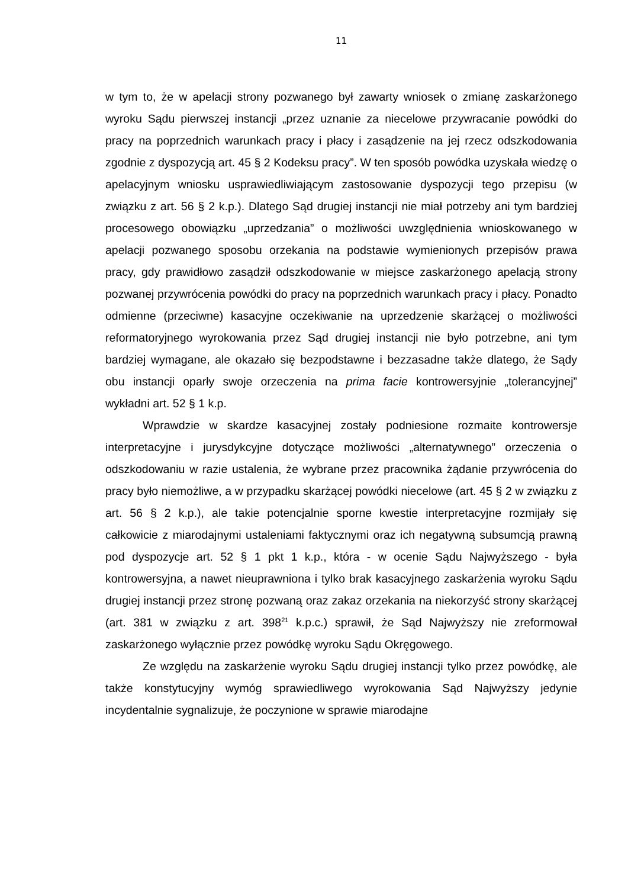11
w tym to, że w apelacji strony pozwanego był zawarty wniosek o zmianę zaskarżonego wyroku Sądu pierwszej instancji „przez uznanie za niecelowe przywracanie powódki do pracy na poprzednich warunkach pracy i płacy i zasądzenie na jej rzecz odszkodowania zgodnie z dyspozycją art. 45 § 2 Kodeksu pracy”. W ten sposób powódka uzyskała wiedzę o apelacyjnym wniosku usprawiedliwiającym zastosowanie dyspozycji tego przepisu (w związku z art. 56 § 2 k.p.). Dlatego Sąd drugiej instancji nie miał potrzeby ani tym bardziej procesowego obowiązku „uprzedzania” o możliwości uwzględnienia wnioskowanego w apelacji pozwanego sposobu orzekania na podstawie wymienionych przepisów prawa pracy, gdy prawidłowo zasądził odszkodowanie w miejsce zaskarżonego apelacją strony pozwanej przywrócenia powódki do pracy na poprzednich warunkach pracy i płacy. Ponadto odmienne (przeciwne) kasacyjne oczekiwanie na uprzedzenie skarżącej o możliwości reformatoryjnego wyrokowania przez Sąd drugiej instancji nie było potrzebne, ani tym bardziej wymagane, ale okazało się bezpodstawne i bezzasadne także dlatego, że Sądy obu instancji oparły swoje orzeczenia na prima facie kontrowersyjnie „tolerancyjnej” wykładni art. 52 § 1 k.p.
Wprawdzie w skardze kasacyjnej zostały podniesione rozmaite kontrowersje interpretacyjne i jurysdykcyjne dotyczące możliwości „alternatywnego” orzeczenia o odszkodowaniu w razie ustalenia, że wybrane przez pracownika żądanie przywrócenia do pracy było niemożliwe, a w przypadku skarżącej powódki niecelowe (art. 45 § 2 w związku z art. 56 § 2 k.p.), ale takie potencjalnie sporne kwestie interpretacyjne rozmijały się całkowicie z miarodajnymi ustaleniami faktycznymi oraz ich negatywną subsumcją prawną pod dyspozycje art. 52 § 1 pkt 1 k.p., która - w ocenie Sądu Najwyższego - była kontrowersyjna, a nawet nieuprawniona i tylko brak kasacyjnego zaskarżenia wyroku Sądu drugiej instancji przez stronę pozwaną oraz zakaz orzekania na niekorzyść strony skarżącej (art. 381 w związku z art. 398<sup>21</sup> k.p.c.) sprawił, że Sąd Najwyższy nie zreformował zaskarżonego wyłącznie przez powódkę wyroku Sądu Okręgowego.
Ze względu na zaskarżenie wyroku Sądu drugiej instancji tylko przez powódkę, ale także konstytucyjny wymóg sprawiedliwego wyrokowania Sąd Najwyższy jedynie incydentalnie sygnalizuje, że poczynione w sprawie miarodajne